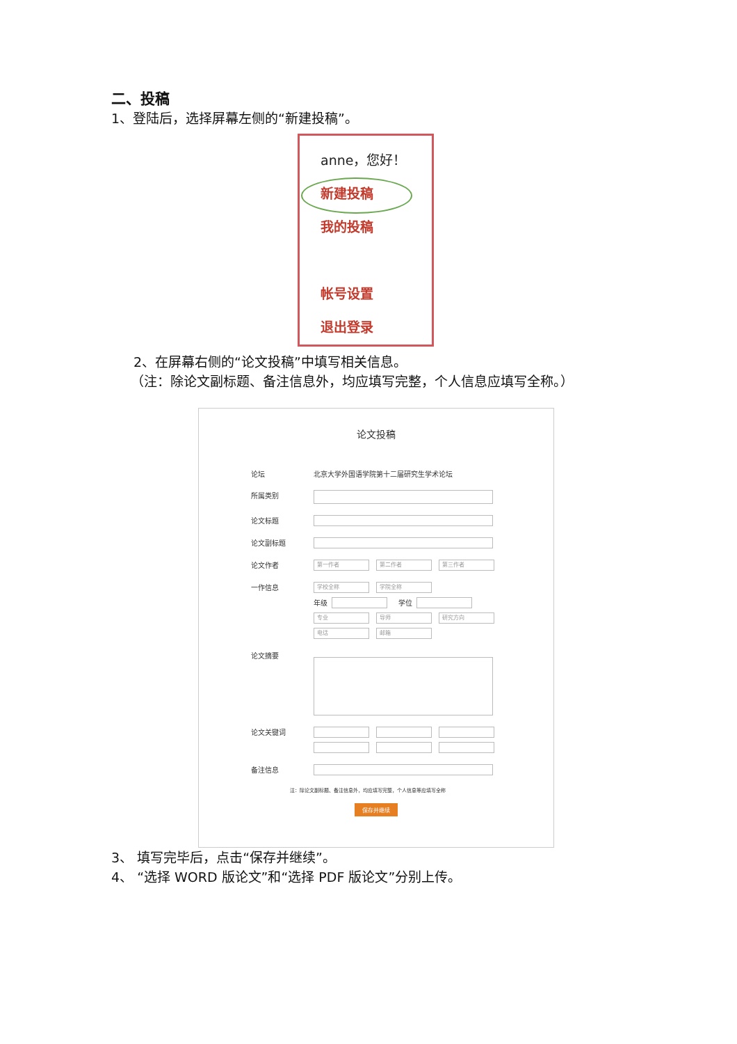二、投稿
1、登陆后，选择屏幕左侧的“新建投稿”。
anne，您好！
新建投稿
我的投稿
帐号设置
退出登录
2、在屏幕右侧的“论文投稿”中填写相关信息。
（注：除论文副标题、备注信息外，均应填写完整，个人信息应填写全称。）
论文投稿
论坛 北京大学外国语学院第十二届研究生学术论坛
所属类别
论文标题
论文副标题
论文作者
第一作者 第二作者 第三作者
一作信息
学校全称 学院全称
年级
学位
专业 导师 研究方向
电话 邮箱
论文摘要
论文关键词
备注信息
注：除论文副标题、备注信息外，均应填写完整，个人信息等应填写全称
保存并继续
3、 填写完毕后，点击“保存并继续”。
4、 “选择 WORD 版论文”和“选择 PDF 版论文”分别上传。